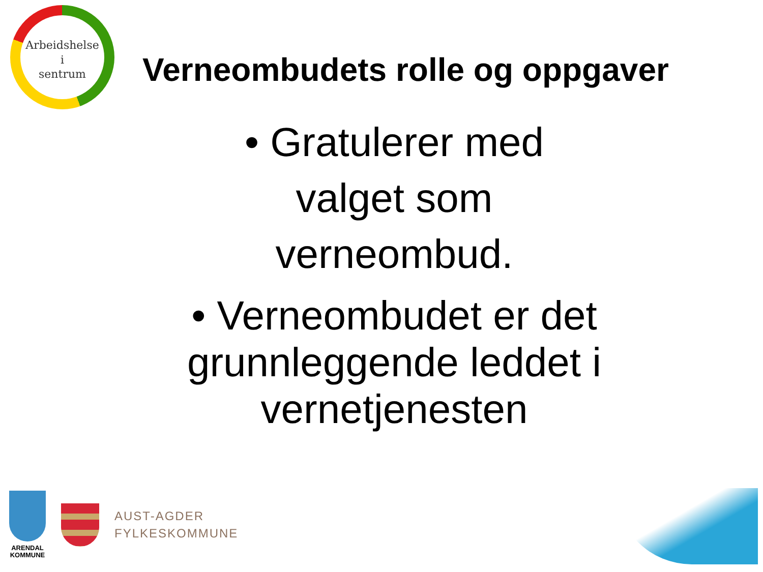Arbeidshelse
i
sentrum
Verneombudets rolle og oppgaver
• Gratulerer med
valget som
verneombud.
• Verneombudet er det
grunnleggende leddet i
vernetjenesten
ARENDAL
KOMMUNE
AUST-AGDER
FYLKESKOMMUNE